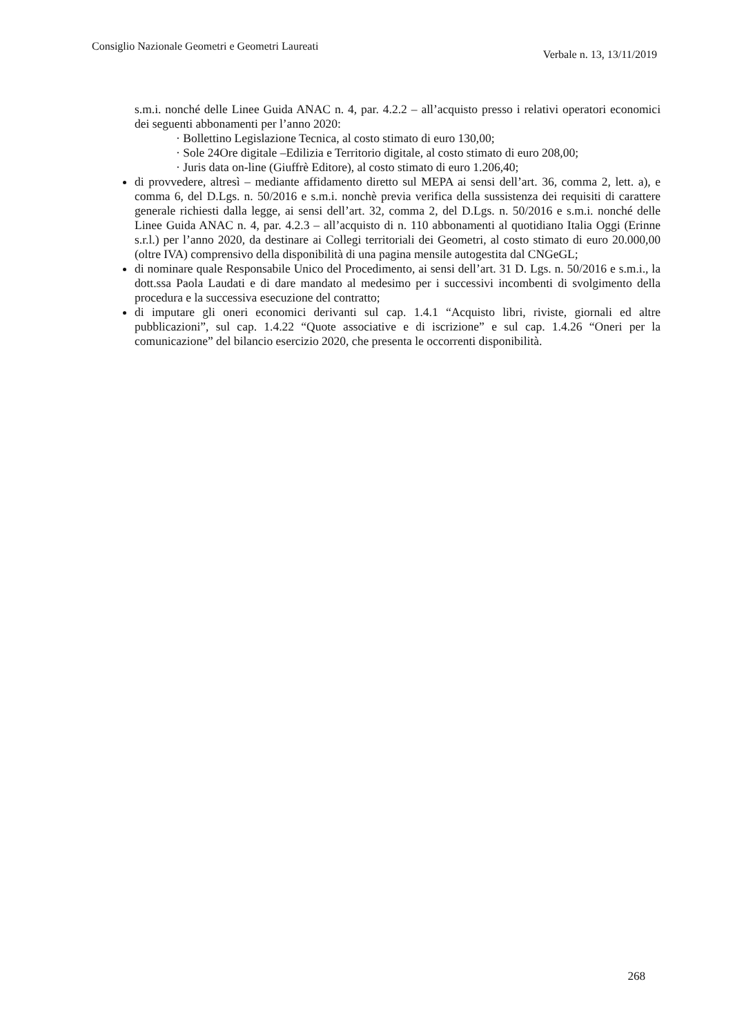Consiglio Nazionale Geometri e Geometri Laureati Verbale n. 13, 13/11/2019
s.m.i. nonché delle Linee Guida ANAC n. 4, par. 4.2.2 – all’acquisto presso i relativi operatori economici dei seguenti abbonamenti per l’anno 2020:
· Bollettino Legislazione Tecnica, al costo stimato di euro 130,00;
· Sole 24Ore digitale –Edilizia e Territorio digitale, al costo stimato di euro 208,00;
· Juris data on-line (Giuffrè Editore), al costo stimato di euro 1.206,40;
di provvedere, altresì – mediante affidamento diretto sul MEPA ai sensi dell’art. 36, comma 2, lett. a), e comma 6, del D.Lgs. n. 50/2016 e s.m.i. nonchè previa verifica della sussistenza dei requisiti di carattere generale richiesti dalla legge, ai sensi dell’art. 32, comma 2, del D.Lgs. n. 50/2016 e s.m.i. nonché delle Linee Guida ANAC n. 4, par. 4.2.3 – all’acquisto di n. 110 abbonamenti al quotidiano Italia Oggi (Erinne s.r.l.) per l’anno 2020, da destinare ai Collegi territoriali dei Geometri, al costo stimato di euro 20.000,00 (oltre IVA) comprensivo della disponibilità di una pagina mensile autogestita dal CNGeGL;
di nominare quale Responsabile Unico del Procedimento, ai sensi dell’art. 31 D. Lgs. n. 50/2016 e s.m.i., la dott.ssa Paola Laudati e di dare mandato al medesimo per i successivi incombenti di svolgimento della procedura e la successiva esecuzione del contratto;
di imputare gli oneri economici derivanti sul cap. 1.4.1 “Acquisto libri, riviste, giornali ed altre pubblicazioni”, sul cap. 1.4.22 “Quote associative e di iscrizione” e sul cap. 1.4.26 “Oneri per la comunicazione” del bilancio esercizio 2020, che presenta le occorrenti disponibilità.
268